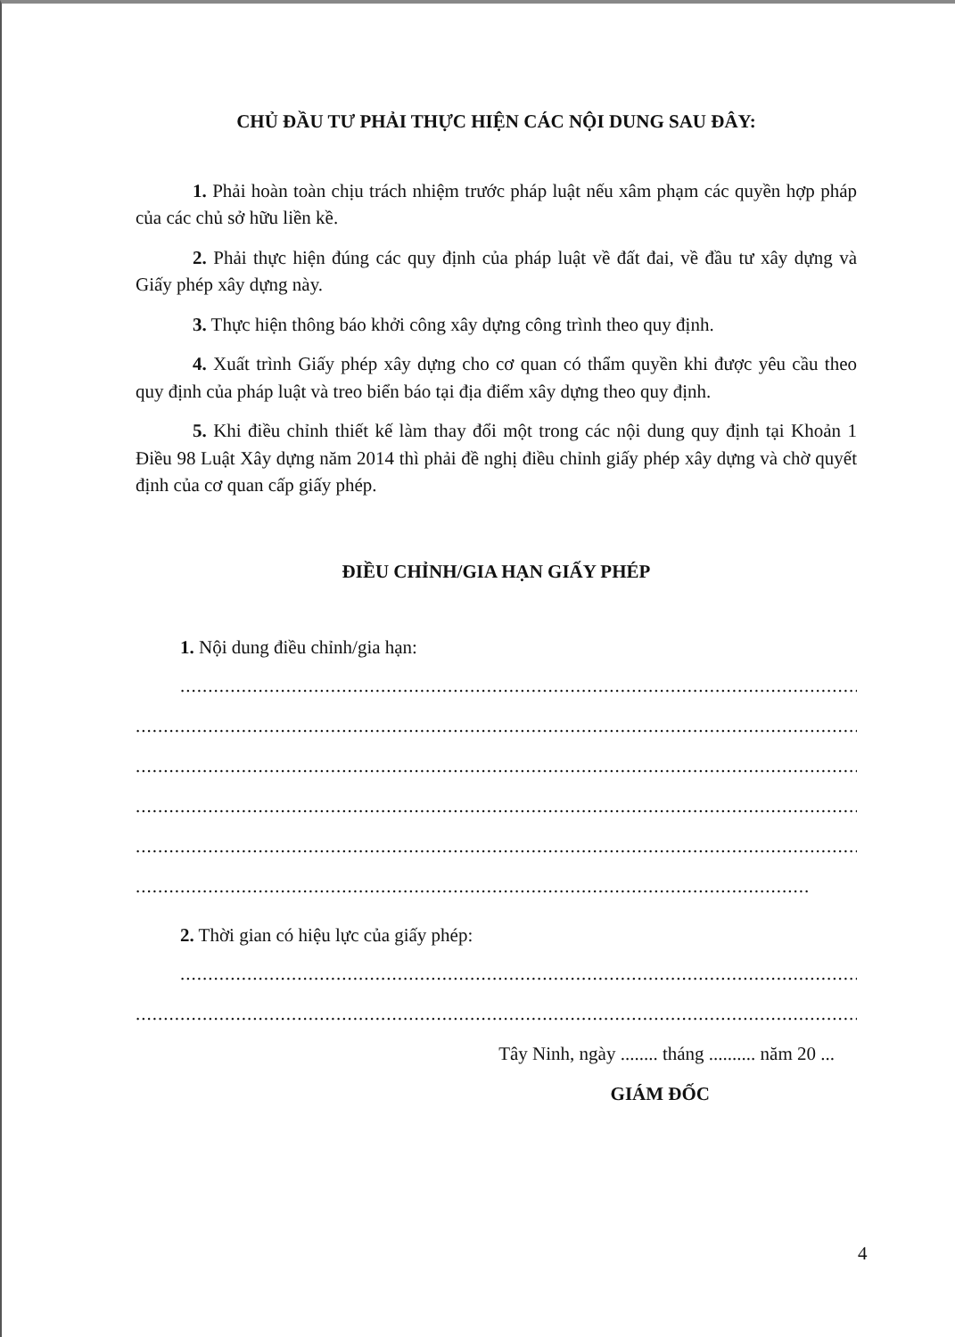CHỦ ĐẦU TƯ PHẢI THỰC HIỆN CÁC NỘI DUNG SAU ĐÂY:
1. Phải hoàn toàn chịu trách nhiệm trước pháp luật nếu xâm phạm các quyền hợp pháp của các chủ sở hữu liền kề.
2. Phải thực hiện đúng các quy định của pháp luật về đất đai, về đầu tư xây dựng và Giấy phép xây dựng này.
3. Thực hiện thông báo khởi công xây dựng công trình theo quy định.
4. Xuất trình Giấy phép xây dựng cho cơ quan có thẩm quyền khi được yêu cầu theo quy định của pháp luật và treo biển báo tại địa điểm xây dựng theo quy định.
5. Khi điều chỉnh thiết kế làm thay đổi một trong các nội dung quy định tại Khoản 1 Điều 98 Luật Xây dựng năm 2014 thì phải đề nghị điều chỉnh giấy phép xây dựng và chờ quyết định của cơ quan cấp giấy phép.
ĐIỀU CHỈNH/GIA HẠN GIẤY PHÉP
1. Nội dung điều chỉnh/gia hạn:
......................................................................................................................................
...............................................................................................................................................
...............................................................................................................................................
...............................................................................................................................................
...............................................................................................................................................
.........................................................................................................................
2. Thời gian có hiệu lực của giấy phép:
......................................................................................................................................
...............................................................................................................................................
Tây Ninh, ngày ........ tháng .......... năm 20 ...
GIÁM ĐỐC
4